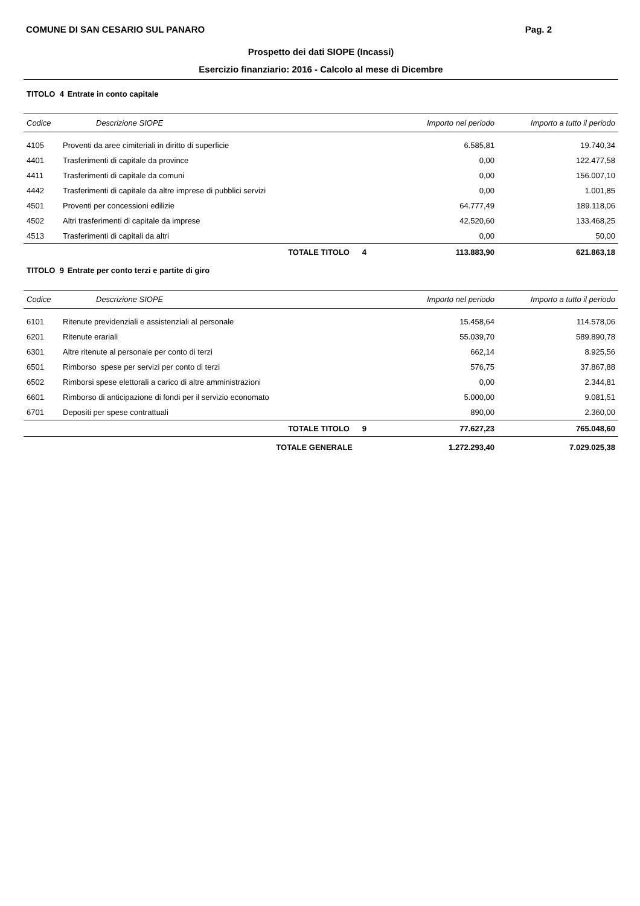COMUNE DI SAN CESARIO SUL PANARO Pag. 2
Prospetto dei dati SIOPE (Incassi)
Esercizio finanziario: 2016 - Calcolo al mese di Dicembre
TITOLO 4 Entrate in conto capitale
| Codice | Descrizione SIOPE | | Importo nel periodo | Importo a tutto il periodo |
| --- | --- | --- | --- | --- |
| 4105 | Proventi da aree cimiteriali in diritto di superficie | | 6.585,81 | 19.740,34 |
| 4401 | Trasferimenti di capitale da province | | 0,00 | 122.477,58 |
| 4411 | Trasferimenti di capitale da comuni | | 0,00 | 156.007,10 |
| 4442 | Trasferimenti di capitale da altre imprese di pubblici servizi | | 0,00 | 1.001,85 |
| 4501 | Proventi per concessioni edilizie | | 64.777,49 | 189.118,06 |
| 4502 | Altri trasferimenti di capitale da imprese | | 42.520,60 | 133.468,25 |
| 4513 | Trasferimenti di capitali da altri | | 0,00 | 50,00 |
| | TOTALE TITOLO | 4 | 113.883,90 | 621.863,18 |
TITOLO 9 Entrate per conto terzi e partite di giro
| Codice | Descrizione SIOPE | | Importo nel periodo | Importo a tutto il periodo |
| --- | --- | --- | --- | --- |
| 6101 | Ritenute previdenziali e assistenziali al personale | | 15.458,64 | 114.578,06 |
| 6201 | Ritenute erariali | | 55.039,70 | 589.890,78 |
| 6301 | Altre ritenute al personale per conto di terzi | | 662,14 | 8.925,56 |
| 6501 | Rimborso spese per servizi per conto di terzi | | 576,75 | 37.867,88 |
| 6502 | Rimborsi spese elettorali a carico di altre amministrazioni | | 0,00 | 2.344,81 |
| 6601 | Rimborso di anticipazione di fondi per il servizio economato | | 5.000,00 | 9.081,51 |
| 6701 | Depositi per spese contrattuali | | 890,00 | 2.360,00 |
| | TOTALE TITOLO | 9 | 77.627,23 | 765.048,60 |
| | TOTALE GENERALE | | 1.272.293,40 | 7.029.025,38 |